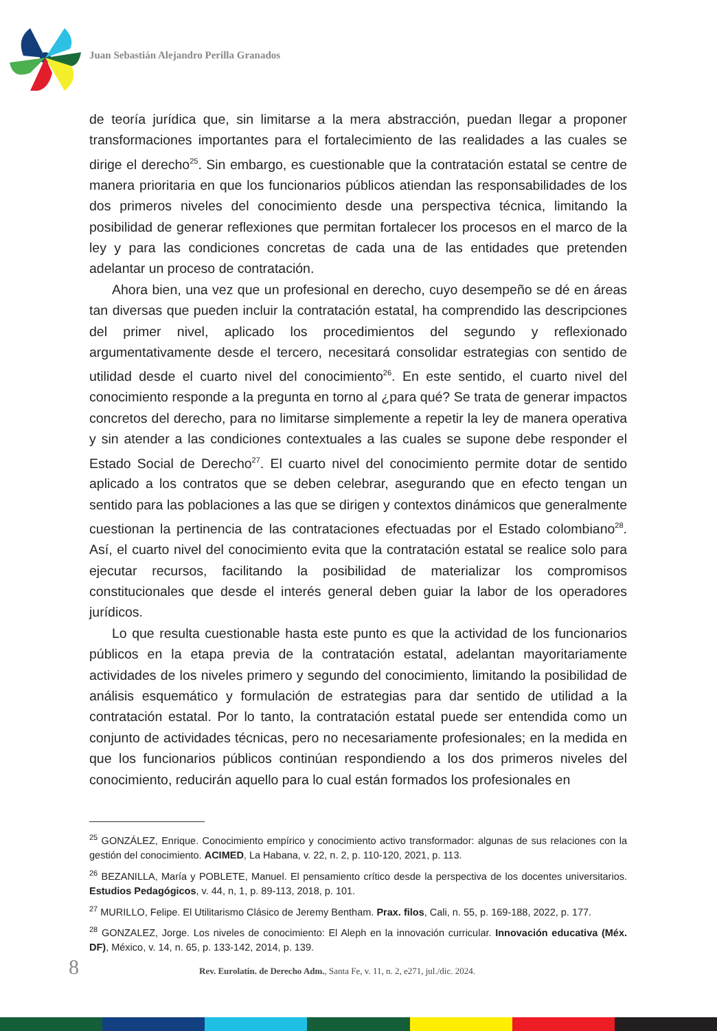Juan Sebastián Alejandro Perilla Granados
de teoría jurídica que, sin limitarse a la mera abstracción, puedan llegar a proponer transformaciones importantes para el fortalecimiento de las realidades a las cuales se dirige el derecho<sup>25</sup>. Sin embargo, es cuestionable que la contratación estatal se centre de manera prioritaria en que los funcionarios públicos atiendan las responsabilidades de los dos primeros niveles del conocimiento desde una perspectiva técnica, limitando la posibilidad de generar reflexiones que permitan fortalecer los procesos en el marco de la ley y para las condiciones concretas de cada una de las entidades que pretenden adelantar un proceso de contratación.
Ahora bien, una vez que un profesional en derecho, cuyo desempeño se dé en áreas tan diversas que pueden incluir la contratación estatal, ha comprendido las descripciones del primer nivel, aplicado los procedimientos del segundo y reflexionado argumentativamente desde el tercero, necesitará consolidar estrategias con sentido de utilidad desde el cuarto nivel del conocimiento<sup>26</sup>. En este sentido, el cuarto nivel del conocimiento responde a la pregunta en torno al ¿para qué? Se trata de generar impactos concretos del derecho, para no limitarse simplemente a repetir la ley de manera operativa y sin atender a las condiciones contextuales a las cuales se supone debe responder el Estado Social de Derecho<sup>27</sup>. El cuarto nivel del conocimiento permite dotar de sentido aplicado a los contratos que se deben celebrar, asegurando que en efecto tengan un sentido para las poblaciones a las que se dirigen y contextos dinámicos que generalmente cuestionan la pertinencia de las contrataciones efectuadas por el Estado colombiano<sup>28</sup>. Así, el cuarto nivel del conocimiento evita que la contratación estatal se realice solo para ejecutar recursos, facilitando la posibilidad de materializar los compromisos constitucionales que desde el interés general deben guiar la labor de los operadores jurídicos.
Lo que resulta cuestionable hasta este punto es que la actividad de los funcionarios públicos en la etapa previa de la contratación estatal, adelantan mayoritariamente actividades de los niveles primero y segundo del conocimiento, limitando la posibilidad de análisis esquemático y formulación de estrategias para dar sentido de utilidad a la contratación estatal. Por lo tanto, la contratación estatal puede ser entendida como un conjunto de actividades técnicas, pero no necesariamente profesionales; en la medida en que los funcionarios públicos continúan respondiendo a los dos primeros niveles del conocimiento, reducirán aquello para lo cual están formados los profesionales en
<sup>25</sup> GONZÁLEZ, Enrique. Conocimiento empírico y conocimiento activo transformador: algunas de sus relaciones con la gestión del conocimiento. ACIMED, La Habana, v. 22, n. 2, p. 110-120, 2021, p. 113.
<sup>26</sup> BEZANILLA, María y POBLETE, Manuel. El pensamiento crítico desde la perspectiva de los docentes universitarios. Estudios Pedagógicos, v. 44, n, 1, p. 89-113, 2018, p. 101.
<sup>27</sup> MURILLO, Felipe. El Utilitarismo Clásico de Jeremy Bentham. Prax. filos, Cali, n. 55, p. 169-188, 2022, p. 177.
<sup>28</sup> GONZALEZ, Jorge. Los niveles de conocimiento: El Aleph en la innovación curricular. Innovación educativa (Méx. DF), México, v. 14, n. 65, p. 133-142, 2014, p. 139.
8 Rev. Eurolatin. de Derecho Adm., Santa Fe, v. 11, n. 2, e271, jul./dic. 2024.